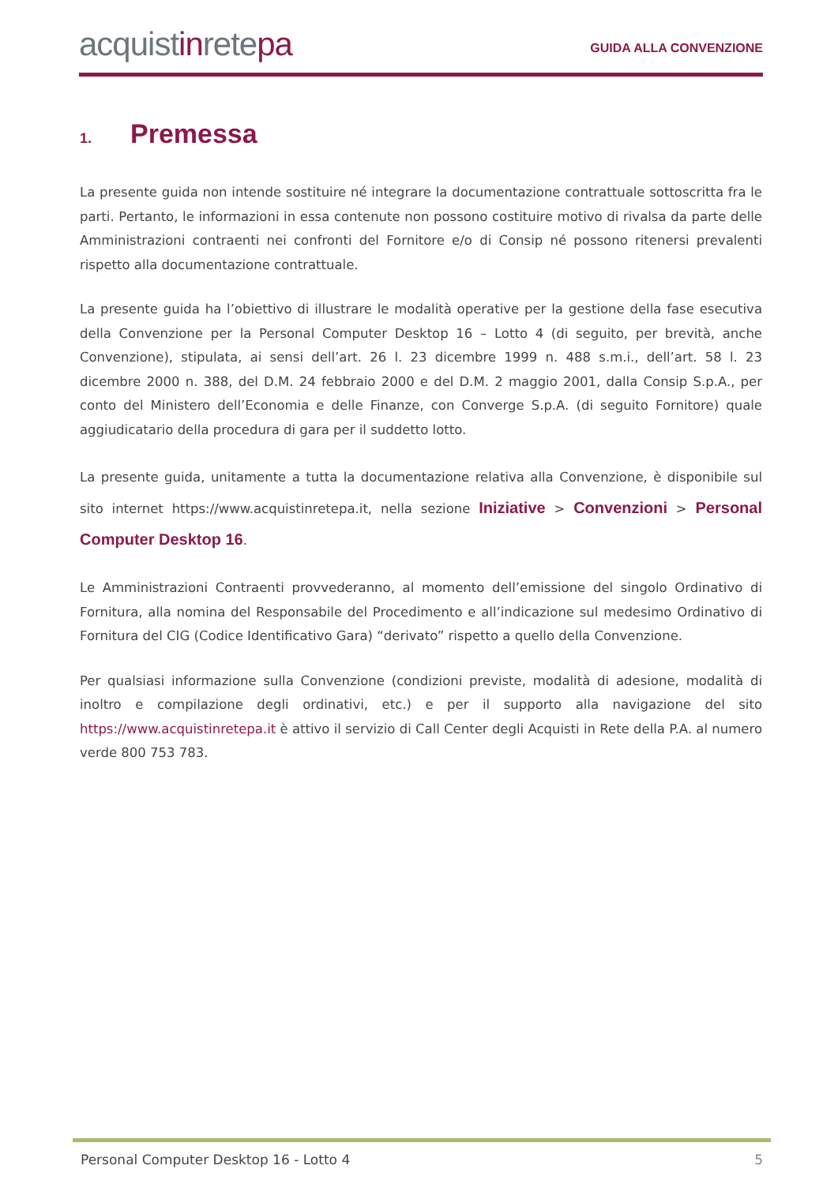acquistinretepa
GUIDA ALLA CONVENZIONE
1. Premessa
La presente guida non intende sostituire né integrare la documentazione contrattuale sottoscritta fra le parti. Pertanto, le informazioni in essa contenute non possono costituire motivo di rivalsa da parte delle Amministrazioni contraenti nei confronti del Fornitore e/o di Consip né possono ritenersi prevalenti rispetto alla documentazione contrattuale.
La presente guida ha l’obiettivo di illustrare le modalità operative per la gestione della fase esecutiva della Convenzione per la Personal Computer Desktop 16 – Lotto 4 (di seguito, per brevità, anche Convenzione), stipulata, ai sensi dell’art. 26 l. 23 dicembre 1999 n. 488 s.m.i., dell’art. 58 l. 23 dicembre 2000 n. 388, del D.M. 24 febbraio 2000 e del D.M. 2 maggio 2001, dalla Consip S.p.A., per conto del Ministero dell’Economia e delle Finanze, con Converge S.p.A. (di seguito Fornitore) quale aggiudicatario della procedura di gara per il suddetto lotto.
La presente guida, unitamente a tutta la documentazione relativa alla Convenzione, è disponibile sul sito internet https://www.acquistinretepa.it, nella sezione Iniziative > Convenzioni > Personal Computer Desktop 16.
Le Amministrazioni Contraenti provvederanno, al momento dell’emissione del singolo Ordinativo di Fornitura, alla nomina del Responsabile del Procedimento e all’indicazione sul medesimo Ordinativo di Fornitura del CIG (Codice Identificativo Gara) “derivato” rispetto a quello della Convenzione.
Per qualsiasi informazione sulla Convenzione (condizioni previste, modalità di adesione, modalità di inoltro e compilazione degli ordinativi, etc.) e per il supporto alla navigazione del sito https://www.acquistinretepa.it è attivo il servizio di Call Center degli Acquisti in Rete della P.A. al numero verde 800 753 783.
Personal Computer Desktop 16 - Lotto 4 5